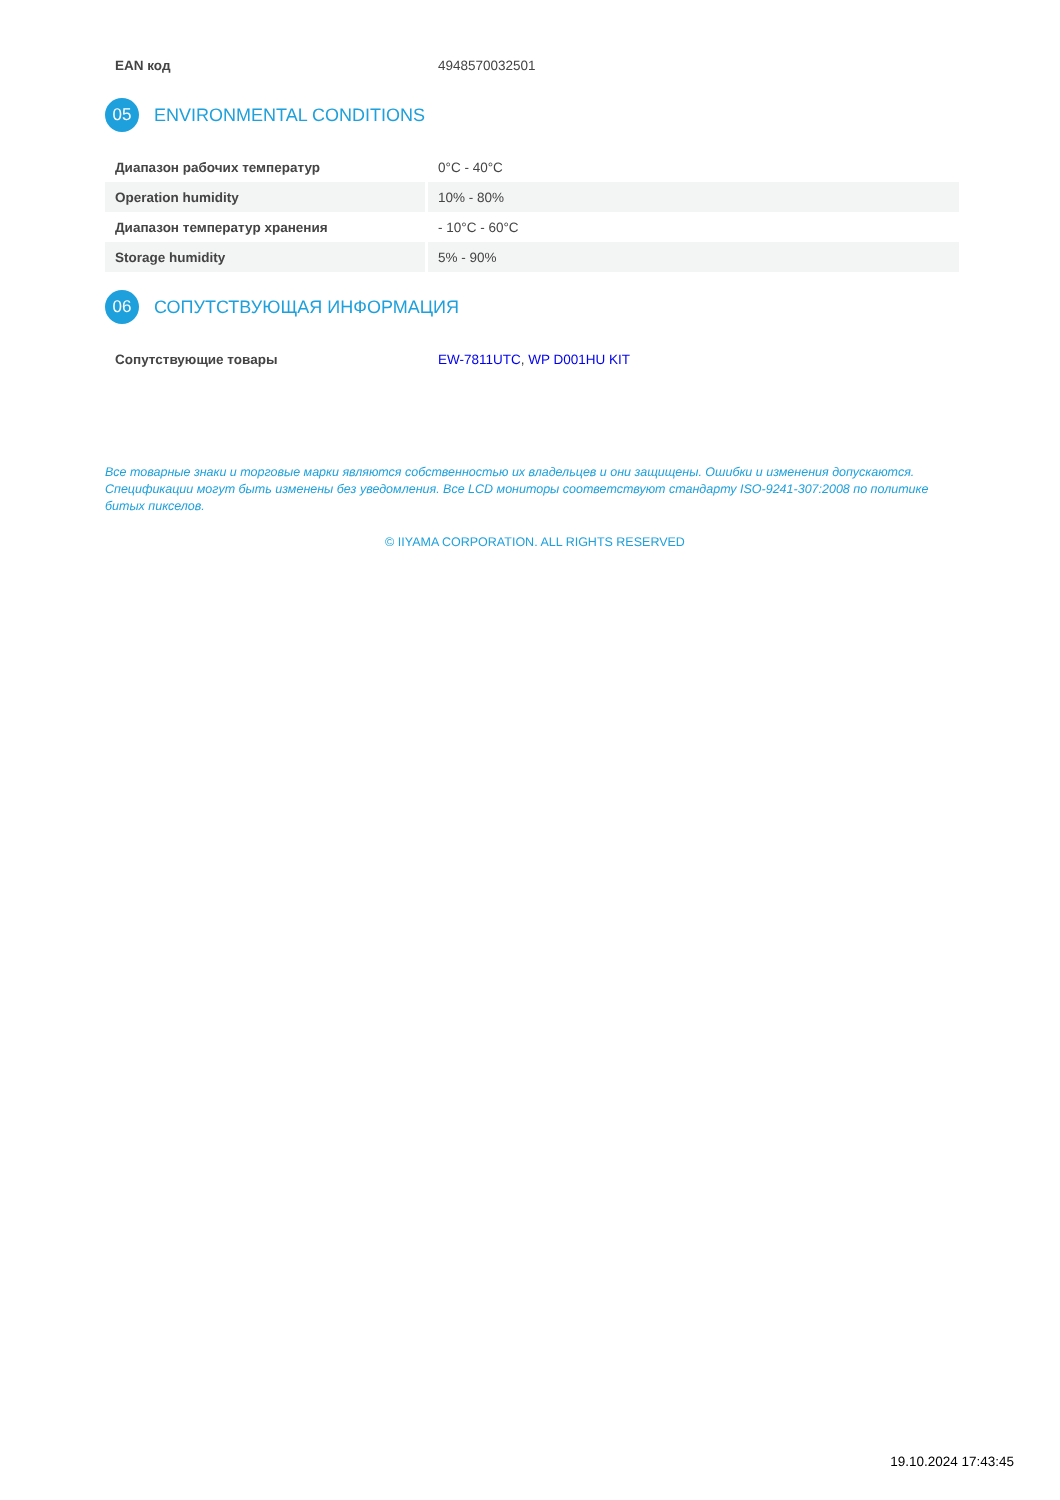| EAN код | 4948570032501 |
05 ENVIRONMENTAL CONDITIONS
| Диапазон рабочих температур | 0°C - 40°C |
| Operation humidity | 10% - 80% |
| Диапазон температур хранения | - 10°C - 60°C |
| Storage humidity | 5% - 90% |
06 СОПУТСТВУЮЩАЯ ИНФОРМАЦИЯ
| Сопутствующие товары | EW-7811UTC , WP D001HU KIT |
Все товарные знаки и торговые марки являются собственностью их владельцев и они защищены. Ошибки и изменения допускаются. Спецификации могут быть изменены без уведомления. Все LCD мониторы соответствуют стандарту ISO-9241-307:2008 по политике битых пикселов.
© IIYAMA CORPORATION. ALL RIGHTS RESERVED
19.10.2024 17:43:45